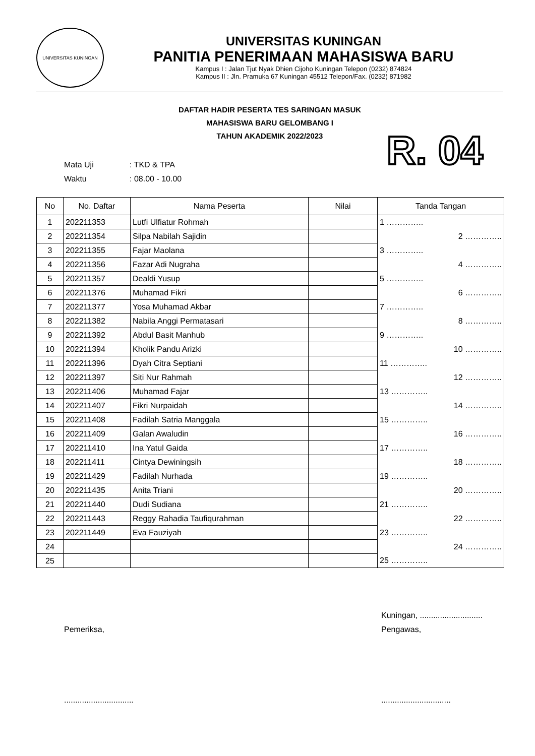UNIVERSITAS KUNINGAN
UNIVERSITAS KUNINGAN
PANITIA PENERIMAAN MAHASISWA BARU
Kampus I : Jalan Tjut Nyak Dhien Cijoho Kuningan Telepon (0232) 874824
Kampus II : Jln. Pramuka 67 Kuningan 45512 Telepon/Fax. (0232) 871982
DAFTAR HADIR PESERTA TES SARINGAN MASUK
MAHASISWA BARU GELOMBANG I
TAHUN AKADEMIK 2022/2023
Mata Uji: TKD & TPA
Waktu: 08.00 - 10.00
R. 04
| No | No. Daftar | Nama Peserta | Nilai | Tanda Tangan |
| --- | --- | --- | --- | --- |
| 1 | 202211353 | Lutfi Ulfiatur Rohmah | | 1 ………….. |
| 2 | 202211354 | Silpa Nabilah Sajidin | | 2 ………….. |
| 3 | 202211355 | Fajar Maolana | | 3 ………….. |
| 4 | 202211356 | Fazar Adi Nugraha | | 4 ………….. |
| 5 | 202211357 | Dealdi Yusup | | 5 ………….. |
| 6 | 202211376 | Muhamad Fikri | | 6 ………….. |
| 7 | 202211377 | Yosa Muhamad Akbar | | 7 ………….. |
| 8 | 202211382 | Nabila Anggi Permatasari | | 8 ………….. |
| 9 | 202211392 | Abdul Basit Manhub | | 9 ………….. |
| 10 | 202211394 | Kholik Pandu Arizki | | 10 ………….. |
| 11 | 202211396 | Dyah Citra Septiani | | 11 ………….. |
| 12 | 202211397 | Siti Nur Rahmah | | 12 ………….. |
| 13 | 202211406 | Muhamad Fajar | | 13 ………….. |
| 14 | 202211407 | Fikri Nurpaidah | | 14 ………….. |
| 15 | 202211408 | Fadilah Satria Manggala | | 15 ………….. |
| 16 | 202211409 | Galan Awaludin | | 16 ………….. |
| 17 | 202211410 | Ina Yatul Gaida | | 17 ………….. |
| 18 | 202211411 | Cintya Dewiningsih | | 18 ………….. |
| 19 | 202211429 | Fadilah Nurhada | | 19 ………….. |
| 20 | 202211435 | Anita Triani | | 20 ………….. |
| 21 | 202211440 | Dudi Sudiana | | 21 ………….. |
| 22 | 202211443 | Reggy Rahadia Taufiqurahman | | 22 ………….. |
| 23 | 202211449 | Eva Fauziyah | | 23 ………….. |
| 24 | | | | 24 ………….. |
| 25 | | | | 25 ………….. |
Pemeriksa,
...............................
Kuningan, ............................
Pengawas,
...............................